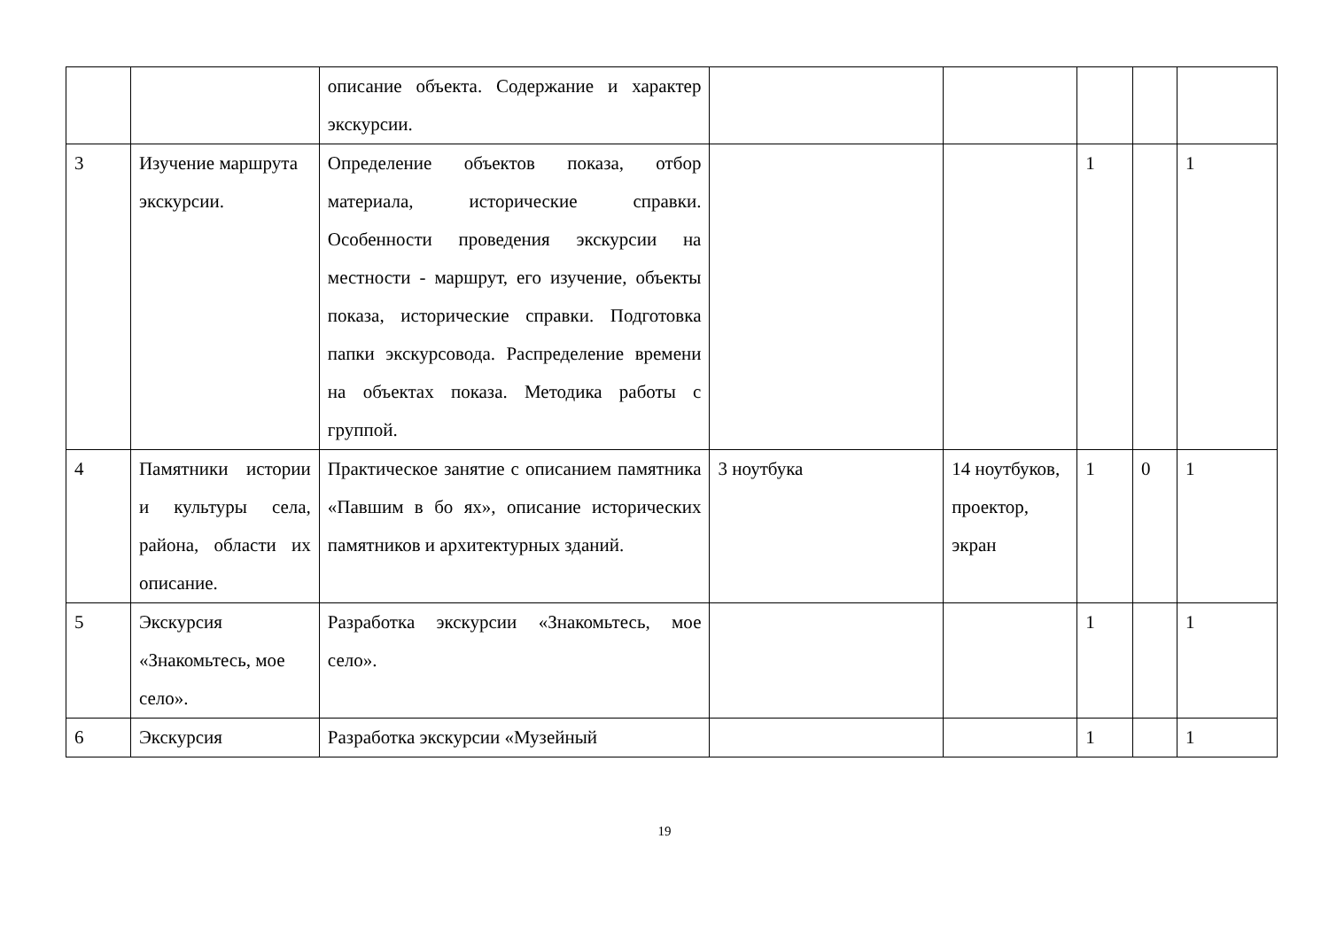| | | описание объекта. Содержание и характер экскурсии. | | | | | |
| 3 | Изучение маршрута экскурсии. | Определение объектов показа, отбор материала, исторические справки. Особенности проведения экскурсии на местности - маршрут, его изучение, объекты показа, исторические справки. Подготовка папки экскурсовода. Распределение времени на объектах показа. Методика работы с группой. | | | 1 | | 1 |
| 4 | Памятники истории и культуры села, района, области их описание. | Практическое занятие с описанием памятника «Павшим в бо ях», описание исторических памятников и архитектурных зданий. | 3 ноутбука | 14 ноутбуков, проектор, экран | 1 | 0 | 1 |
| 5 | Экскурсия «Знакомьтесь, мое село». | Разработка экскурсии «Знакомьтесь, мое село». | | | 1 | | 1 |
| 6 | Экскурсия | Разработка экскурсии «Музейный | | | 1 | | 1 |
19